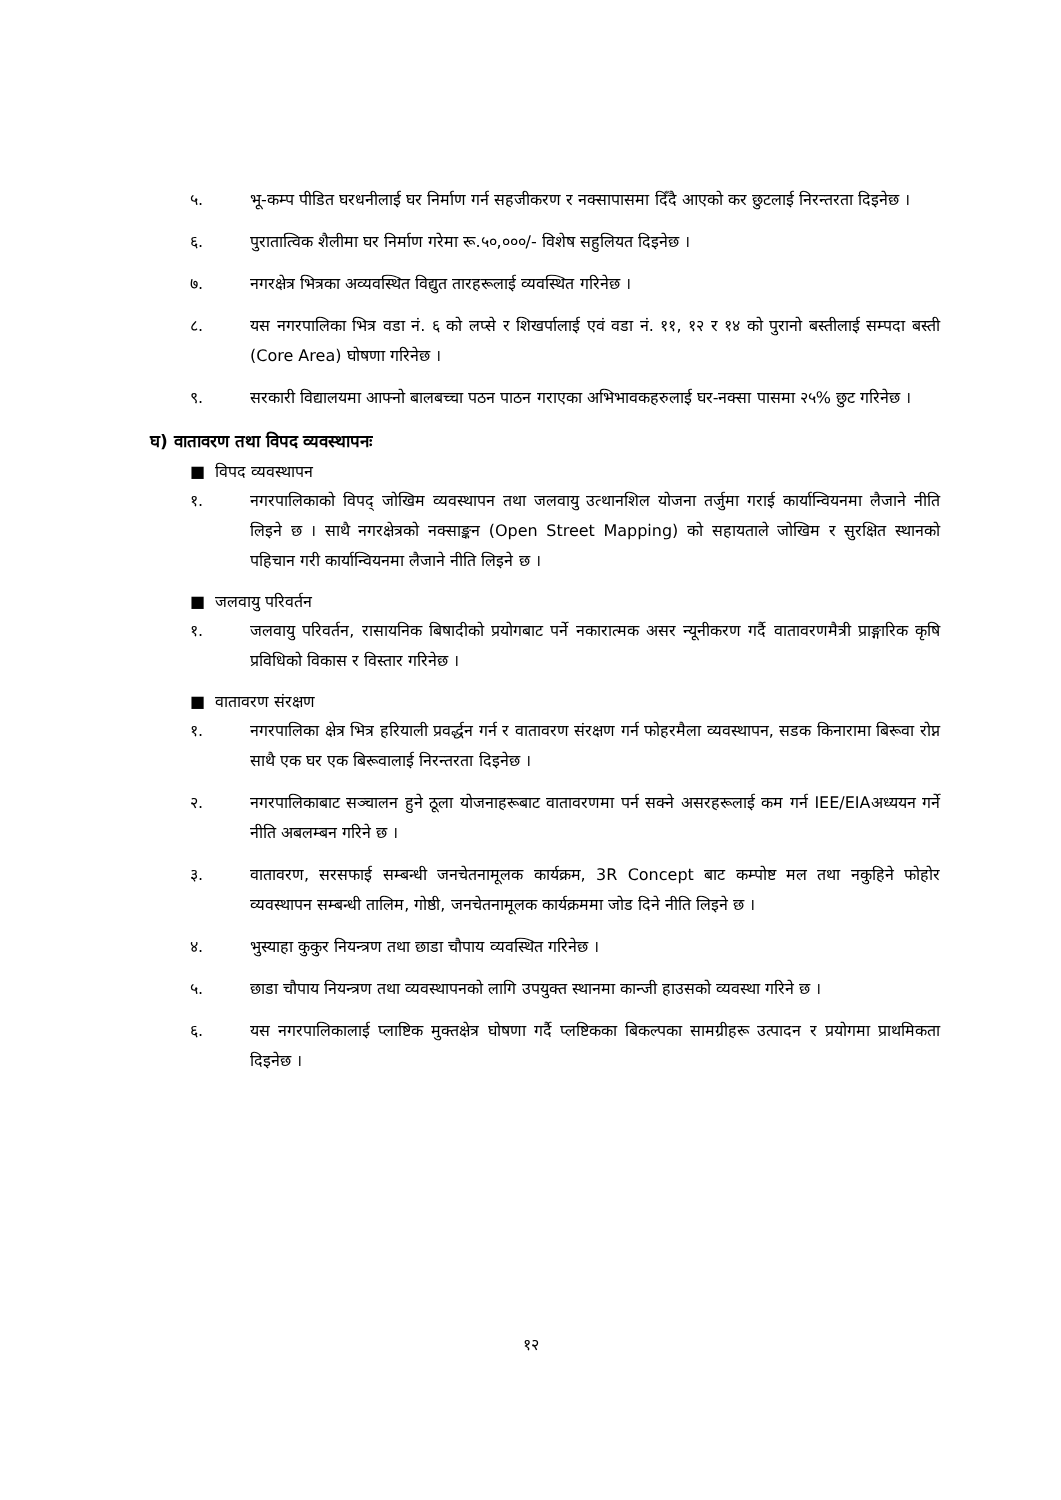५. भू-कम्प पीडित घरधनीलाई घर निर्माण गर्न सहजीकरण र नक्सापासमा दिँदै आएको कर छुटलाई निरन्तरता दिइनेछ ।
६. पुरातात्विक शैलीमा घर निर्माण गरेमा रू.५०,०००/- विशेष सहुलियत दिइनेछ ।
७. नगरक्षेत्र भित्रका अव्यवस्थित विद्युत तारहरूलाई व्यवस्थित गरिनेछ ।
८. यस नगरपालिका भित्र वडा नं. ६ को लप्से र शिखर्पालाई एवं वडा नं. ११, १२ र १४ को पुरानो बस्तीलाई सम्पदा बस्ती (Core Area) घोषणा गरिनेछ ।
९. सरकारी विद्यालयमा आफ्नो बालबच्चा पठन पाठन गराएका अभिभावकहरुलाई घर-नक्सा पासमा २५% छुट गरिनेछ ।
घ) वातावरण तथा विपद व्यवस्थापनः
■ विपद व्यवस्थापन
१. नगरपालिकाको विपद् जोखिम व्यवस्थापन तथा जलवायु उत्थानशिल योजना तर्जुमा गराई कार्यान्वियनमा लैजाने नीति लिइने छ । साथै नगरक्षेत्रको नक्साङ्कन (Open Street Mapping) को सहायताले जोखिम र सुरक्षित स्थानको पहिचान गरी कार्यान्वियनमा लैजाने नीति लिइने छ ।
■ जलवायु परिवर्तन
१. जलवायु परिवर्तन, रासायनिक बिषादीको प्रयोगबाट पर्ने नकारात्मक असर न्यूनीकरण गर्दै वातावरणमैत्री प्राङ्गारिक कृषि प्रविधिको विकास र विस्तार गरिनेछ ।
■ वातावरण संरक्षण
१. नगरपालिका क्षेत्र भित्र हरियाली प्रवर्द्धन गर्न र वातावरण संरक्षण गर्न फोहरमैला व्यवस्थापन, सडक किनारामा बिरूवा रोप्न साथै एक घर एक बिरूवालाई निरन्तरता दिइनेछ ।
२. नगरपालिकाबाट सञ्चालन हुने ठूला योजनाहरूबाट वातावरणमा पर्न सक्ने असरहरूलाई कम गर्न IEE/EIAअध्ययन गर्ने नीति अबलम्बन गरिने छ ।
३. वातावरण, सरसफाई सम्बन्धी जनचेतनामूलक कार्यक्रम, 3R Concept बाट कम्पोष्ट मल तथा नकुहिने फोहोर व्यवस्थापन सम्बन्धी तालिम, गोष्ठी, जनचेतनामूलक कार्यक्रममा जोड दिने नीति लिइने छ ।
४. भुस्याहा कुकुर नियन्त्रण तथा छाडा चौपाय व्यवस्थित गरिनेछ ।
५. छाडा चौपाय नियन्त्रण तथा व्यवस्थापनको लागि उपयुक्त स्थानमा कान्जी हाउसको व्यवस्था गरिने छ ।
६. यस नगरपालिकालाई प्लाष्टिक मुक्तक्षेत्र घोषणा गर्दै प्लष्टिकका बिकल्पका सामग्रीहरू उत्पादन र प्रयोगमा प्राथमिकता दिइनेछ ।
१२